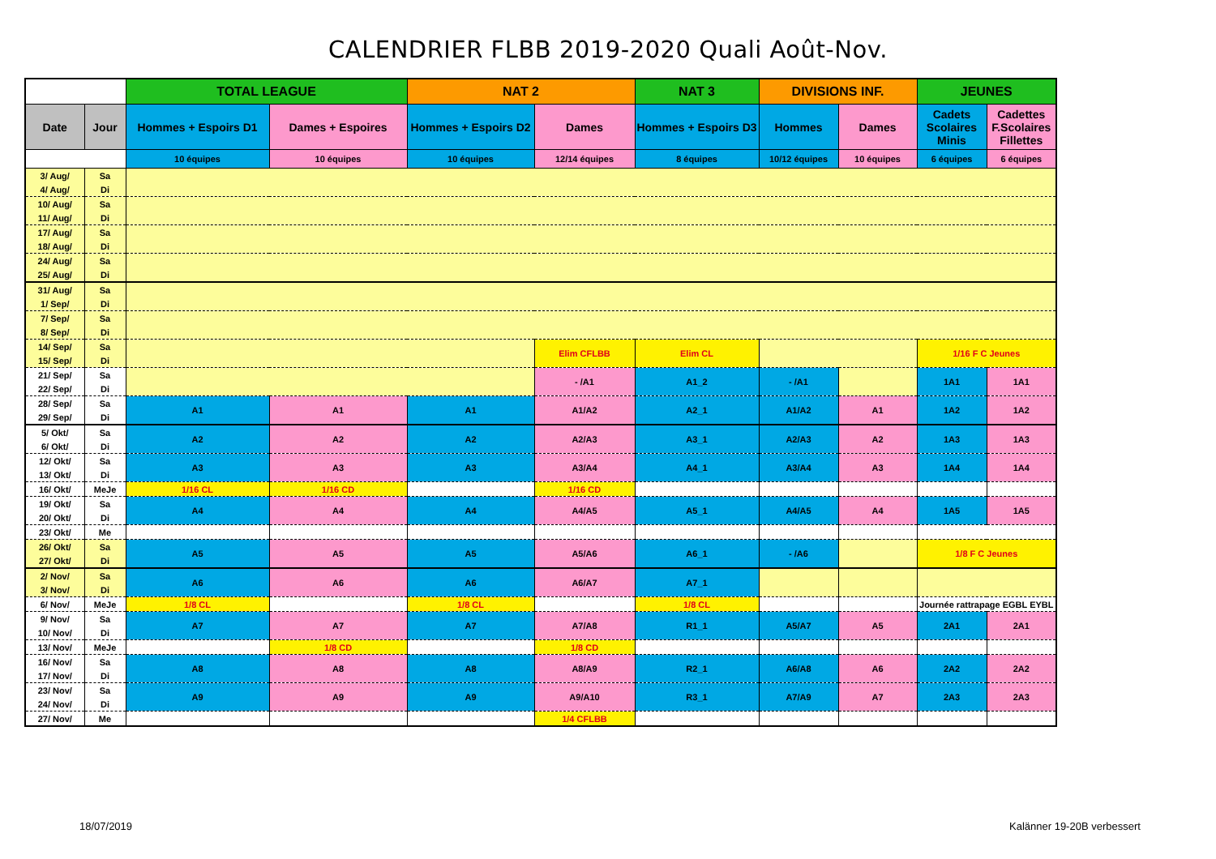CALENDRIER FLBB 2019-2020 Quali Août-Nov.
| | | TOTAL LEAGUE | | NAT 2 | | NAT 3 | DIVISIONS INF. | | JEUNES | |
| --- | --- | --- | --- | --- | --- | --- | --- | --- | --- | --- |
| Date | Jour | Hommes + Espoirs D1 | Dames + Espoires | Hommes + Espoirs D2 | Dames | Hommes + Espoirs D3 | Hommes | Dames | Cadets Scolaires Minis | Cadettes F.Scolaires Fillettes |
| | | 10 équipes | 10 équipes | 10 équipes | 12/14 équipes | 8 équipes | 10/12 équipes | 10 équipes | 6 équipes | 6 équipes |
| 3/ Aug/ | Sa | | | | | | | | | |
| 4/ Aug/ | Di | | | | | | | | | |
| 10/ Aug/ | Sa | | | | | | | | | |
| 11/ Aug/ | Di | | | | | | | | | |
| 17/ Aug/ | Sa | | | | | | | | | |
| 18/ Aug/ | Di | | | | | | | | | |
| 24/ Aug/ | Sa | | | | | | | | | |
| 25/ Aug/ | Di | | | | | | | | | |
| 31/ Aug/ | Sa | | | | | | | | | |
| 1/ Sep/ | Di | | | | | | | | | |
| 7/ Sep/ | Sa | | | | | | | | | |
| 8/ Sep/ | Di | | | | | | | | | |
| 14/ Sep/ | Sa | | | | Elim CFLBB | Elim CL | | | 1/16 F C Jeunes | |
| 15/ Sep/ | Di | | | | | | | | | |
| 21/ Sep/ | Sa | | | | - /A1 | A1_2 | - /A1 | | 1A1 | 1A1 |
| 22/ Sep/ | Di | | | | | | | | | |
| 28/ Sep/ | Sa | A1 | A1 | A1 | A1/A2 | A2_1 | A1/A2 | A1 | 1A2 | 1A2 |
| 29/ Sep/ | Di | | | | | | | | | |
| 5/ Okt/ | Sa | A2 | A2 | A2 | A2/A3 | A3_1 | A2/A3 | A2 | 1A3 | 1A3 |
| 6/ Okt/ | Di | | | | | | | | | |
| 12/ Okt/ | Sa | A3 | A3 | A3 | A3/A4 | A4_1 | A3/A4 | A3 | 1A4 | 1A4 |
| 13/ Okt/ | Di | | | | | | | | | |
| 16/ Okt/ | MeJe | 1/16 CL | 1/16 CD | | 1/16 CD | | | | | |
| 19/ Okt/ | Sa | A4 | A4 | A4 | A4/A5 | A5_1 | A4/A5 | A4 | 1A5 | 1A5 |
| 20/ Okt/ | Di | | | | | | | | | |
| 23/ Okt/ | Me | | | | | | | | | |
| 26/ Okt/ | Sa | A5 | A5 | A5 | A5/A6 | A6_1 | - /A6 | | 1/8 F C Jeunes | |
| 27/ Okt/ | Di | | | | | | | | | |
| 2/ Nov/ | Sa | A6 | A6 | A6 | A6/A7 | A7_1 | | | | |
| 3/ Nov/ | Di | | | | | | | | | |
| 6/ Nov/ | MeJe | 1/8 CL | | 1/8 CL | | 1/8 CL | | | Journée rattrapage EGBL EYBL | |
| 9/ Nov/ | Sa | A7 | A7 | A7 | A7/A8 | R1_1 | A5/A7 | A5 | 2A1 | 2A1 |
| 10/ Nov/ | Di | | | | | | | | | |
| 13/ Nov/ | MeJe | | 1/8 CD | | 1/8 CD | | | | | |
| 16/ Nov/ | Sa | A8 | A8 | A8 | A8/A9 | R2_1 | A6/A8 | A6 | 2A2 | 2A2 |
| 17/ Nov/ | Di | | | | | | | | | |
| 23/ Nov/ | Sa | A9 | A9 | A9 | A9/A10 | R3_1 | A7/A9 | A7 | 2A3 | 2A3 |
| 24/ Nov/ | Di | | | | | | | | | |
| 27/ Nov/ | Me | | | | 1/4 CFLBB | | | | | |
18/07/2019 Kalänner 19-20B verbessert